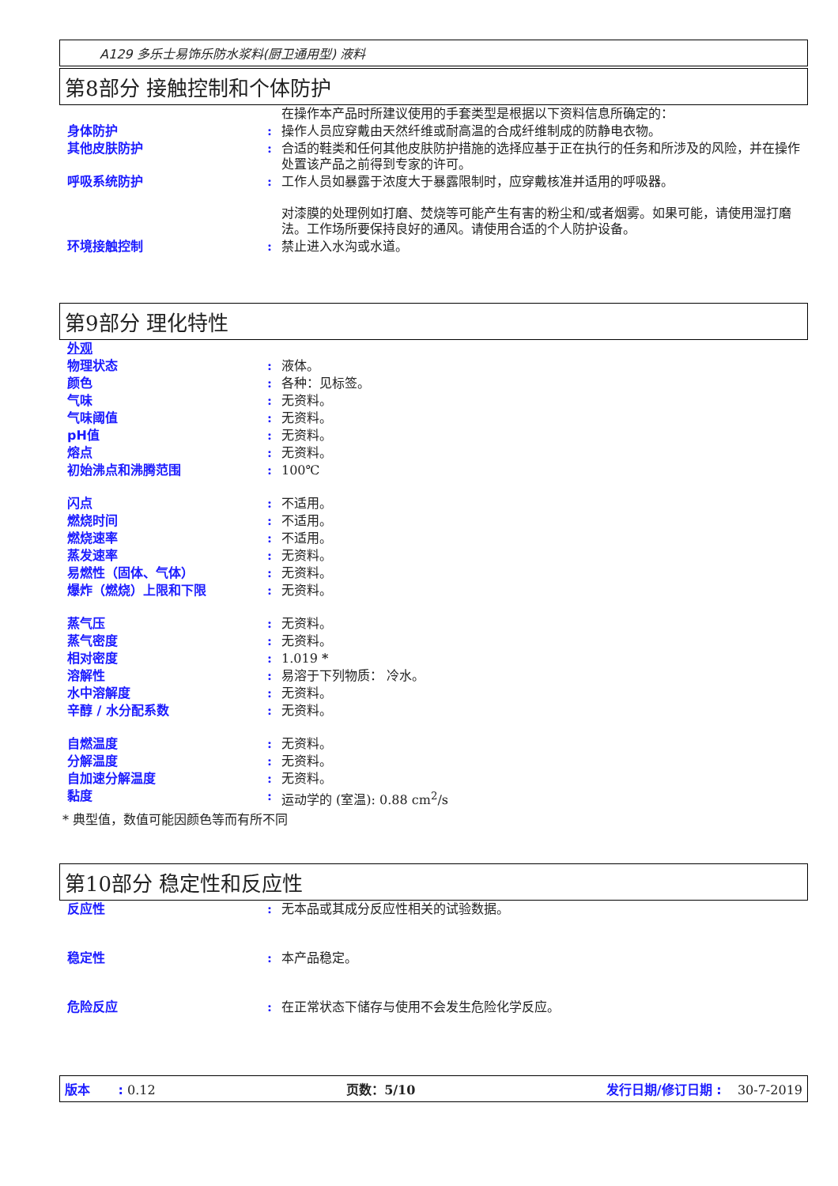A129 多乐士易饰乐防水浆料(厨卫通用型) 液料
第8部分 接触控制和个体防护
| | | 在操作本产品时所建议使用的手套类型是根据以下资料信息所确定的： |
| 身体防护 | : | 操作人员应穿戴由天然纤维或耐高温的合成纤维制成的防静电衣物。 |
| 其他皮肤防护 | : | 合适的鞋类和任何其他皮肤防护措施的选择应基于正在执行的任务和所涉及的风险，并在操作处置该产品之前得到专家的许可。 |
| 呼吸系统防护 | : | 工作人员如暴露于浓度大于暴露限制时，应穿戴核准并适用的呼吸器。 对漆膜的处理例如打磨、焚烧等可能产生有害的粉尘和/或者烟雾。如果可能，请使用湿打磨法。工作场所要保持良好的通风。请使用合适的个人防护设备。 |
| 环境接触控制 | : | 禁止进入水沟或水道。 |
第9部分 理化特性
| 外观 | | |
| 物理状态 | : | 液体。 |
| 颜色 | : | 各种：见标签。 |
| 气味 | : | 无资料。 |
| 气味阈值 | : | 无资料。 |
| pH值 | : | 无资料。 |
| 熔点 | : | 无资料。 |
| 初始沸点和沸腾范围 | : | 100℃ |
| 闪点 | : | 不适用。 |
| 燃烧时间 | : | 不适用。 |
| 燃烧速率 | : | 不适用。 |
| 蒸发速率 | : | 无资料。 |
| 易燃性（固体、气体） | : | 无资料。 |
| 爆炸（燃烧）上限和下限 | : | 无资料。 |
| 蒸气压 | : | 无资料。 |
| 蒸气密度 | : | 无资料。 |
| 相对密度 | : | 1.019 * |
| 溶解性 | : | 易溶于下列物质： 冷水。 |
| 水中溶解度 | : | 无资料。 |
| 辛醇 / 水分配系数 | : | 无资料。 |
| 自燃温度 | : | 无资料。 |
| 分解温度 | : | 无资料。 |
| 自加速分解温度 | : | 无资料。 |
| 黏度 | : | 运动学的 (室温): 0.88 cm<sup>2</sup>/s |
* 典型值，数值可能因颜色等而有所不同
第10部分 稳定性和反应性
| 反应性 | : | 无本品或其成分反应性相关的试验数据。 |
| 稳定性 | : | 本产品稳定。 |
| 危险反应 | : | 在正常状态下储存与使用不会发生危险化学反应。 |
版本 : 0.12 页数：5/10 发行日期/修订日期 : 30-7-2019